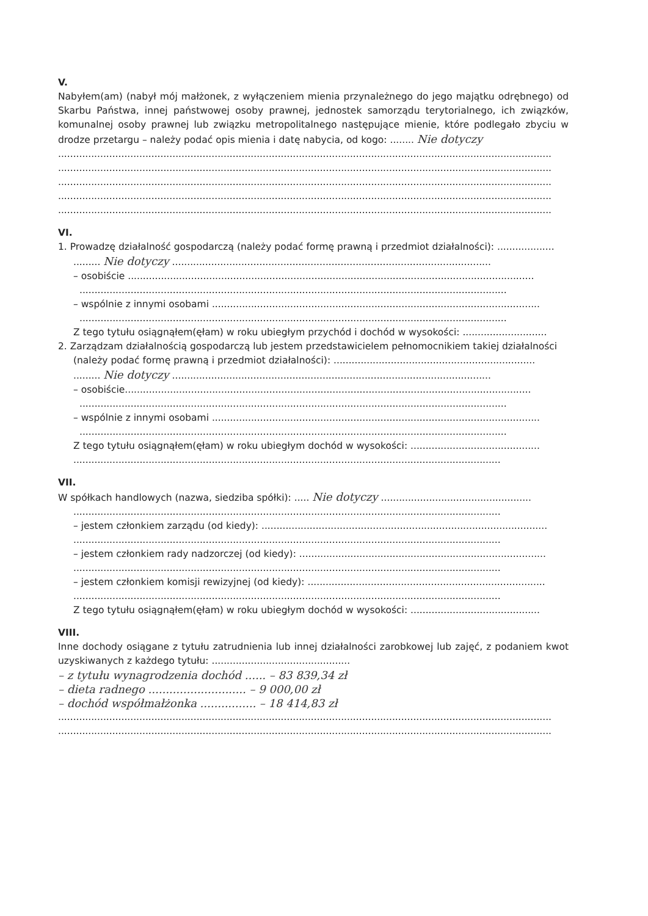V.
Nabyłem(am) (nabył mój małżonek, z wyłączeniem mienia przynależnego do jego majątku odrębnego) od Skarbu Państwa, innej państwowej osoby prawnej, jednostek samorządu terytorialnego, ich związków, komunalnej osoby prawnej lub związku metropolitalnego następujące mienie, które podlegało zbyciu w drodze przetargu – należy podać opis mienia i datę nabycia, od kogo: ........ Nie dotyczy
....................................................................................................................................................................
....................................................................................................................................................................
....................................................................................................................................................................
....................................................................................................................................................................
....................................................................................................................................................................
VI.
1. Prowadzę działalność gospodarczą (należy podać formę prawną i przedmiot działalności): ...................
......... Nie dotyczy ..........................................................................................................
– osobiście .......................................................................................................................................
..............................................................................................................................................
– wspólnie z innymi osobami .............................................................................................................
..............................................................................................................................................
Z tego tytułu osiągnąłem(ęłam) w roku ubiegłym przychód i dochód w wysokości: ............................
2. Zarządzam działalnością gospodarczą lub jestem przedstawicielem pełnomocnikiem takiej działalności
(należy podać formę prawną i przedmiot działalności): ...................................................................
......... Nie dotyczy ..........................................................................................................
– osobiście.......................................................................................................................................
..............................................................................................................................................
– wspólnie z innymi osobami .............................................................................................................
..............................................................................................................................................
Z tego tytułu osiągnąłem(ęłam) w roku ubiegłym dochód w wysokości: ...........................................
..............................................................................................................................................
VII.
W spółkach handlowych (nazwa, siedziba spółki): ..... Nie dotyczy ..................................................
..............................................................................................................................................
– jestem członkiem zarządu (od kiedy): ...............................................................................................
..............................................................................................................................................
– jestem członkiem rady nadzorczej (od kiedy): ..................................................................................
..............................................................................................................................................
– jestem członkiem komisji rewizyjnej (od kiedy): ...............................................................................
..............................................................................................................................................
Z tego tytułu osiągnąłem(ęłam) w roku ubiegłym dochód w wysokości: ...........................................
VIII.
Inne dochody osiągane z tytułu zatrudnienia lub innej działalności zarobkowej lub zajęć, z podaniem kwot uzyskiwanych z każdego tytułu: ..............................................
– z tytułu wynagrodzenia dochód ...... – 83 839,34 zł
– dieta radnego ............................ – 9 000,00 zł
– dochód współmałżonka ................ – 18 414,83 zł
....................................................................................................................................................................
....................................................................................................................................................................